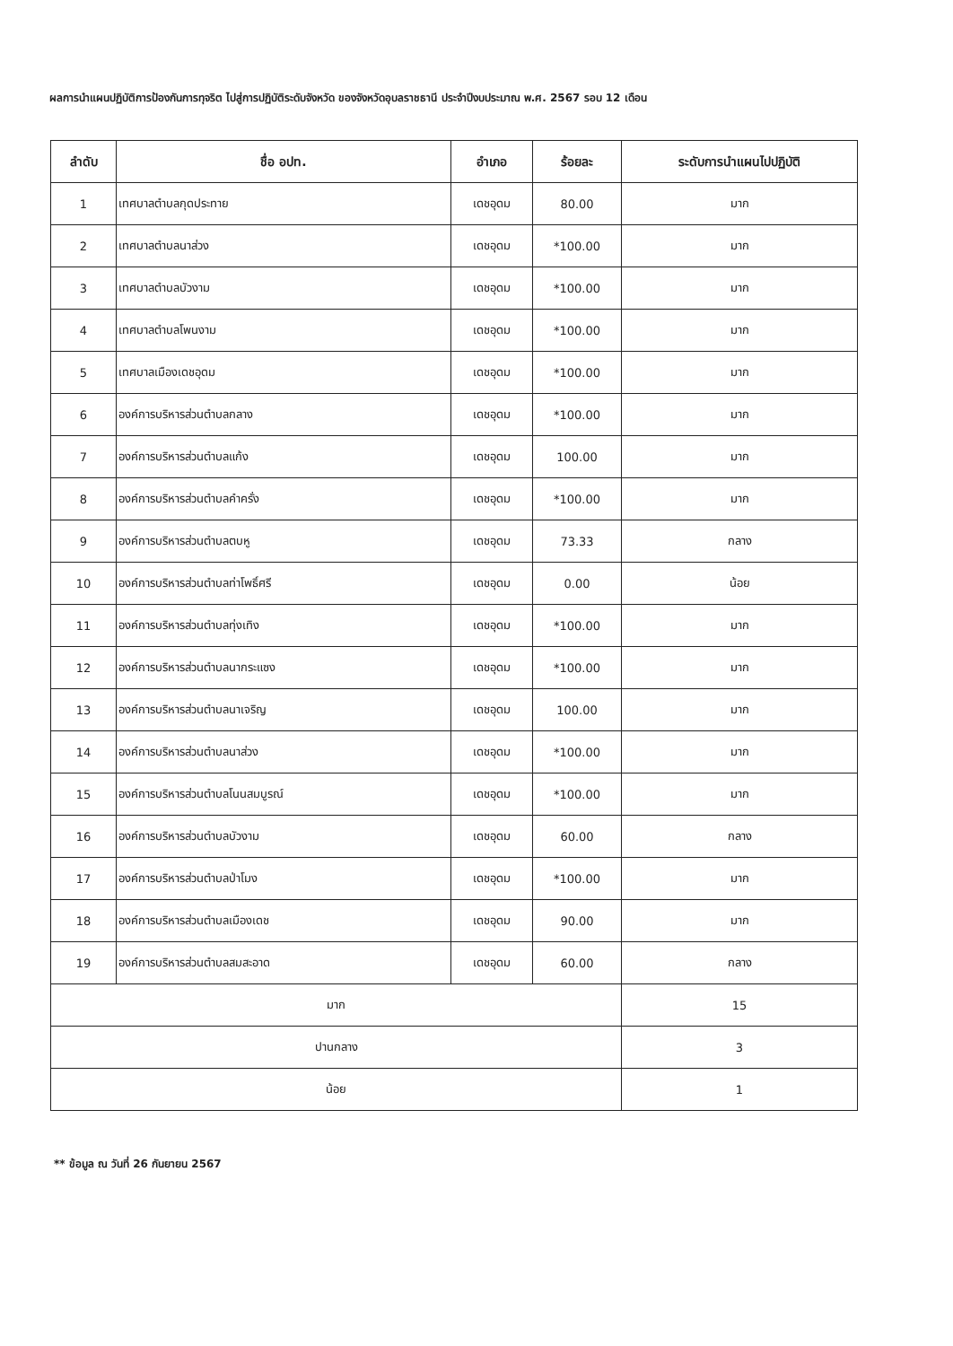ผลการนำแผนปฏิบัติการป้องกันการทุจริต ไปสู่การปฏิบัติระดับจังหวัด ของจังหวัดอุบลราชธานี ประจำปีงบประมาณ พ.ศ. 2567 รอบ 12 เดือน
| ลำดับ | ชื่อ อปท. | อำเภอ | ร้อยละ | ระดับการนำแผนไปปฏิบัติ |
| --- | --- | --- | --- | --- |
| 1 | เทศบาลตำบลกุดประทาย | เดชอุดม | 80.00 | มาก |
| 2 | เทศบาลตำบลนาส่วง | เดชอุดม | *100.00 | มาก |
| 3 | เทศบาลตำบลบัวงาม | เดชอุดม | *100.00 | มาก |
| 4 | เทศบาลตำบลโพนงาม | เดชอุดม | *100.00 | มาก |
| 5 | เทศบาลเมืองเดชอุดม | เดชอุดม | *100.00 | มาก |
| 6 | องค์การบริหารส่วนตำบลกลาง | เดชอุดม | *100.00 | มาก |
| 7 | องค์การบริหารส่วนตำบลแก้ง | เดชอุดม | 100.00 | มาก |
| 8 | องค์การบริหารส่วนตำบลคำครั่ง | เดชอุดม | *100.00 | มาก |
| 9 | องค์การบริหารส่วนตำบลตบหู | เดชอุดม | 73.33 | กลาง |
| 10 | องค์การบริหารส่วนตำบลท่าโพธิ์ศรี | เดชอุดม | 0.00 | น้อย |
| 11 | องค์การบริหารส่วนตำบลทุ่งเทิง | เดชอุดม | *100.00 | มาก |
| 12 | องค์การบริหารส่วนตำบลนากระแซง | เดชอุดม | *100.00 | มาก |
| 13 | องค์การบริหารส่วนตำบลนาเจริญ | เดชอุดม | 100.00 | มาก |
| 14 | องค์การบริหารส่วนตำบลนาส่วง | เดชอุดม | *100.00 | มาก |
| 15 | องค์การบริหารส่วนตำบลโนนสมบูรณ์ | เดชอุดม | *100.00 | มาก |
| 16 | องค์การบริหารส่วนตำบลบัวงาม | เดชอุดม | 60.00 | กลาง |
| 17 | องค์การบริหารส่วนตำบลป่าโมง | เดชอุดม | *100.00 | มาก |
| 18 | องค์การบริหารส่วนตำบลเมืองเดช | เดชอุดม | 90.00 | มาก |
| 19 | องค์การบริหารส่วนตำบลสมสะอาด | เดชอุดม | 60.00 | กลาง |
| มาก | | | | 15 |
| ปานกลาง | | | | 3 |
| น้อย | | | | 1 |
** ข้อมูล ณ วันที่ 26 กันยายน 2567